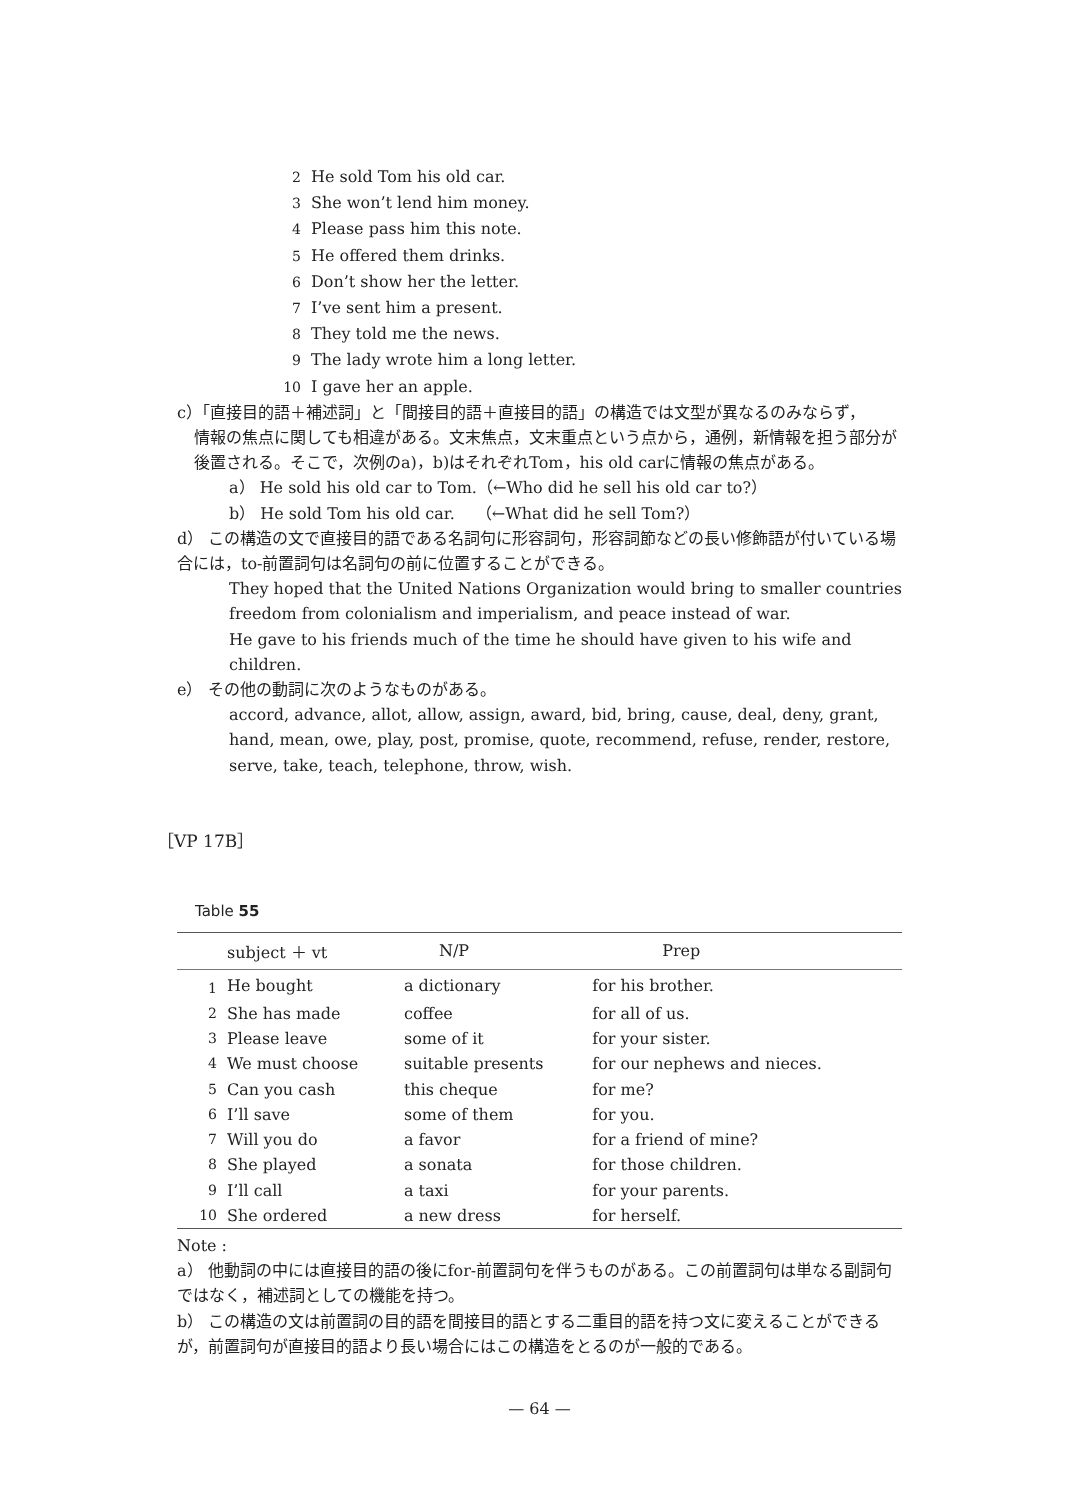2 He sold Tom his old car.
3 She won’t lend him money.
4 Please pass him this note.
5 He offered them drinks.
6 Don’t show her the letter.
7 I’ve sent him a present.
8 They told me the news.
9 The lady wrote him a long letter.
10 I gave her an apple.
c）「直接目的語＋補述詞」と「間接目的語＋直接目的語」の構造では文型が異なるのみならず，
情報の焦点に関しても相違がある。文末焦点，文末重点という点から，通例，新情報を担う部分が後置される。そこで，次例のa)，b)はそれぞれTom，his old carに情報の焦点がある。
a） He sold his old car to Tom.（←Who did he sell his old car to?）
b） He sold Tom his old car.　 （←What did he sell Tom?）
d） この構造の文で直接目的語である名詞句に形容詞句，形容詞節などの長い修飾語が付いている場合には，to-前置詞句は名詞句の前に位置することができる。
They hoped that the United Nations Organization would bring to smaller countries freedom from colonialism and imperialism, and peace instead of war.
He gave to his friends much of the time he should have given to his wife and children.
e） その他の動詞に次のようなものがある。
accord, advance, allot, allow, assign, award, bid, bring, cause, deal, deny, grant, hand, mean, owe, play, post, promise, quote, recommend, refuse, render, restore, serve, take, teach, telephone, throw, wish.
［VP 17B］
Table 55
| | subject ＋ vt | N/P | Prep |
| --- | --- | --- | --- |
| 1 | He bought | a dictionary | for his brother. |
| 2 | She has made | coffee | for all of us. |
| 3 | Please leave | some of it | for your sister. |
| 4 | We must choose | suitable presents | for our nephews and nieces. |
| 5 | Can you cash | this cheque | for me? |
| 6 | I’ll save | some of them | for you. |
| 7 | Will you do | a favor | for a friend of mine? |
| 8 | She played | a sonata | for those children. |
| 9 | I’ll call | a taxi | for your parents. |
| 10 | She ordered | a new dress | for herself. |
Note :
a） 他動詞の中には直接目的語の後にfor-前置詞句を伴うものがある。この前置詞句は単なる副詞句ではなく，補述詞としての機能を持つ。
b） この構造の文は前置詞の目的語を間接目的語とする二重目的語を持つ文に変えることができるが，前置詞句が直接目的語より長い場合にはこの構造をとるのが一般的である。
— 64 —